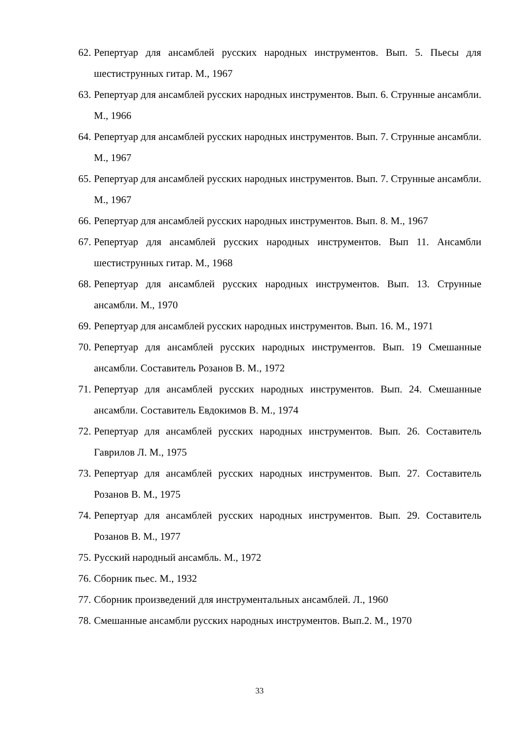62. Репертуар для ансамблей русских народных инструментов. Вып. 5. Пьесы для шестиструнных гитар. М., 1967
63. Репертуар для ансамблей русских народных инструментов. Вып. 6. Струнные ансамбли. М., 1966
64. Репертуар для ансамблей русских народных инструментов. Вып. 7. Струнные ансамбли. М., 1967
65. Репертуар для ансамблей русских народных инструментов. Вып. 7. Струнные ансамбли. М., 1967
66. Репертуар для ансамблей русских народных инструментов. Вып. 8. М., 1967
67. Репертуар для ансамблей русских народных инструментов. Вып 11. Ансамбли шестиструнных гитар. М., 1968
68. Репертуар для ансамблей русских народных инструментов. Вып. 13. Струнные ансамбли. М., 1970
69. Репертуар для ансамблей русских народных инструментов. Вып. 16. М., 1971
70. Репертуар для ансамблей русских народных инструментов. Вып. 19 Смешанные ансамбли. Составитель Розанов В. М., 1972
71. Репертуар для ансамблей русских народных инструментов. Вып. 24. Смешанные ансамбли. Составитель Евдокимов В. М., 1974
72. Репертуар для ансамблей русских народных инструментов. Вып. 26. Составитель Гаврилов Л. М., 1975
73. Репертуар для ансамблей русских народных инструментов. Вып. 27. Составитель Розанов В. М., 1975
74. Репертуар для ансамблей русских народных инструментов. Вып. 29. Составитель Розанов В. М., 1977
75. Русский народный ансамбль. М., 1972
76. Сборник пьес. М., 1932
77. Сборник произведений для инструментальных ансамблей. Л., 1960
78. Смешанные ансамбли русских народных инструментов. Вып.2. М., 1970
33